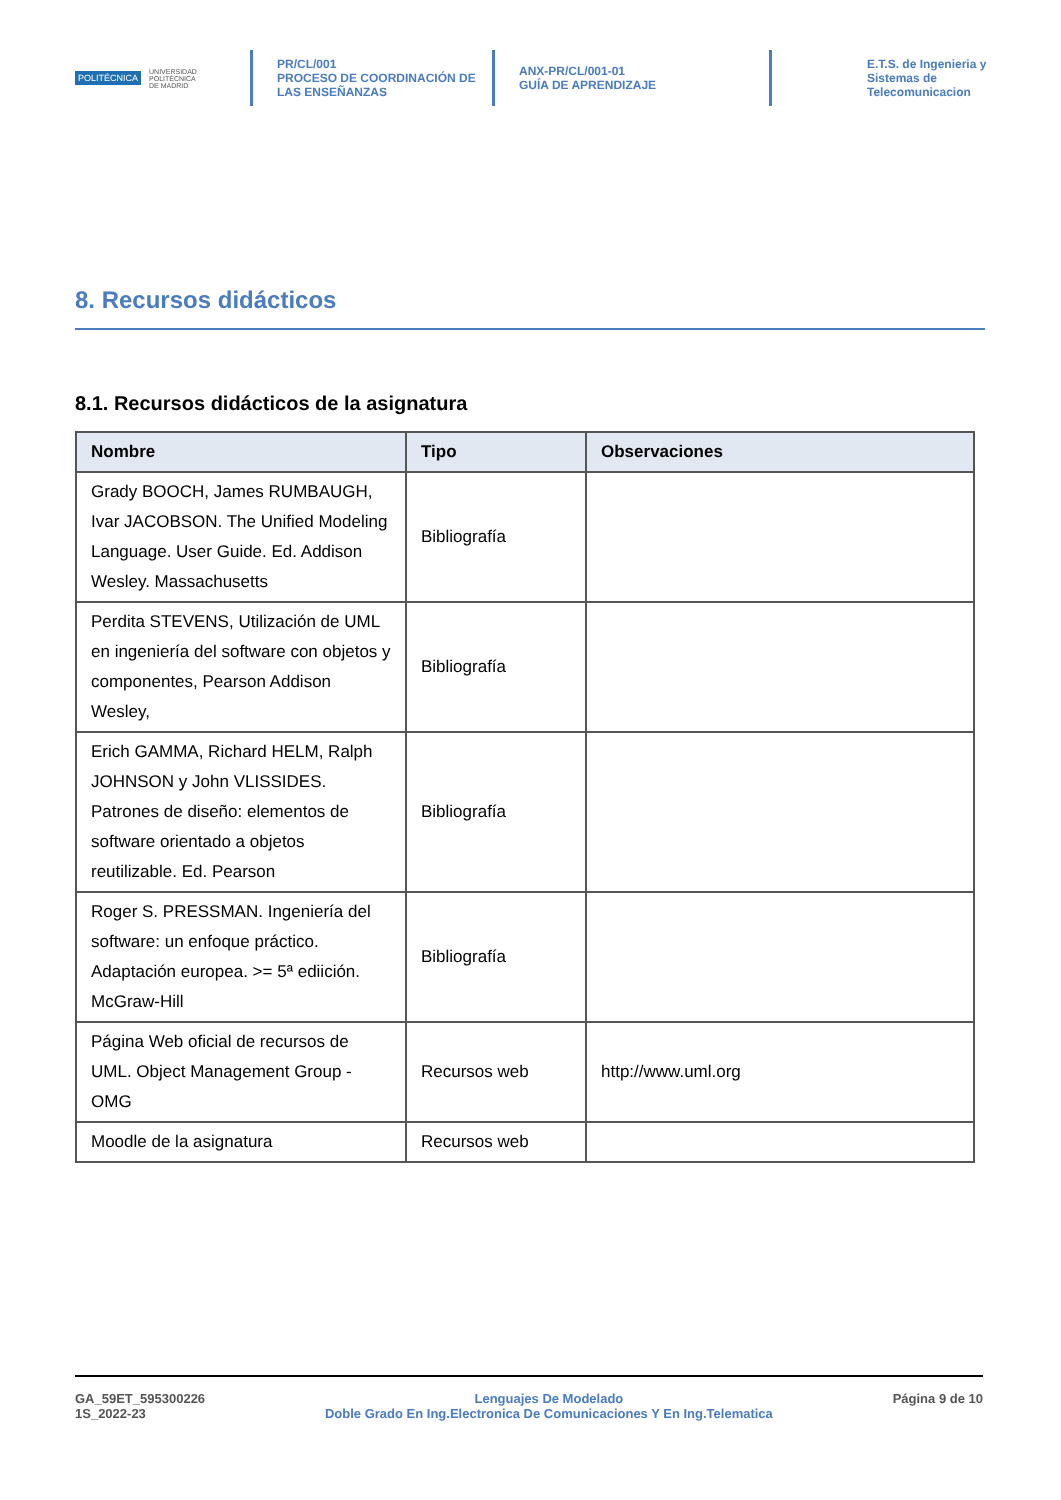POLITÉCNICA UNIVERSIDAD
POLITÉCNICA
DE MADRID
PR/CL/001
PROCESO DE COORDINACIÓN DE
LAS ENSEÑANZAS
ANX-PR/CL/001-01
GUÍA DE APRENDIZAJE
E.T.S. de Ingenieria y
Sistemas de
Telecomunicacion
8. Recursos didácticos
8.1. Recursos didácticos de la asignatura
| Nombre | Tipo | Observaciones |
| --- | --- | --- |
| Grady BOOCH, James RUMBAUGH, Ivar JACOBSON. The Unified Modeling Language. User Guide. Ed. Addison Wesley. Massachusetts | Bibliografía | |
| Perdita STEVENS, Utilización de UML en ingeniería del software con objetos y componentes, Pearson Addison Wesley, | Bibliografía | |
| Erich GAMMA, Richard HELM, Ralph JOHNSON y John VLISSIDES. Patrones de diseño: elementos de software orientado a objetos reutilizable. Ed. Pearson | Bibliografía | |
| Roger S. PRESSMAN. Ingeniería del software: un enfoque práctico. Adaptación europea. >= 5ª ediición. McGraw-Hill | Bibliografía | |
| Página Web oficial de recursos de UML. Object Management Group - OMG | Recursos web | http://www.uml.org |
| Moodle de la asignatura | Recursos web | |
GA_59ET_595300226
1S_2022-23
Lenguajes De Modelado
Doble Grado En Ing.Electronica De Comunicaciones Y En Ing.Telematica
Página 9 de 10